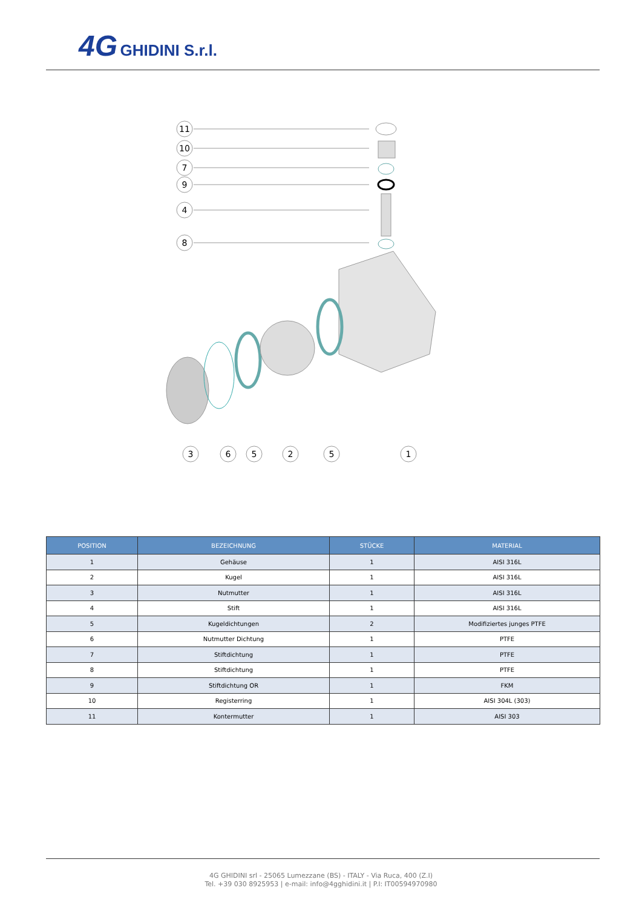4G GHIDINI S.r.l.
11
10
7
9
4
8
3
6
5
2
5
1
| POSITION | BEZEICHNUNG | STÜCKE | MATERIAL |
| --- | --- | --- | --- |
| 1 | Gehäuse | 1 | AISI 316L |
| 2 | Kugel | 1 | AISI 316L |
| 3 | Nutmutter | 1 | AISI 316L |
| 4 | Stift | 1 | AISI 316L |
| 5 | Kugeldichtungen | 2 | Modifiziertes junges PTFE |
| 6 | Nutmutter Dichtung | 1 | PTFE |
| 7 | Stiftdichtung | 1 | PTFE |
| 8 | Stiftdichtung | 1 | PTFE |
| 9 | Stiftdichtung OR | 1 | FKM |
| 10 | Registerring | 1 | AISI 304L (303) |
| 11 | Kontermutter | 1 | AISI 303 |
4G GHIDINI srl - 25065 Lumezzane (BS) - ITALY - Via Ruca, 400 (Z.I)
Tel. +39 030 8925953 | e-mail: info@4gghidini.it | P.I: IT00594970980